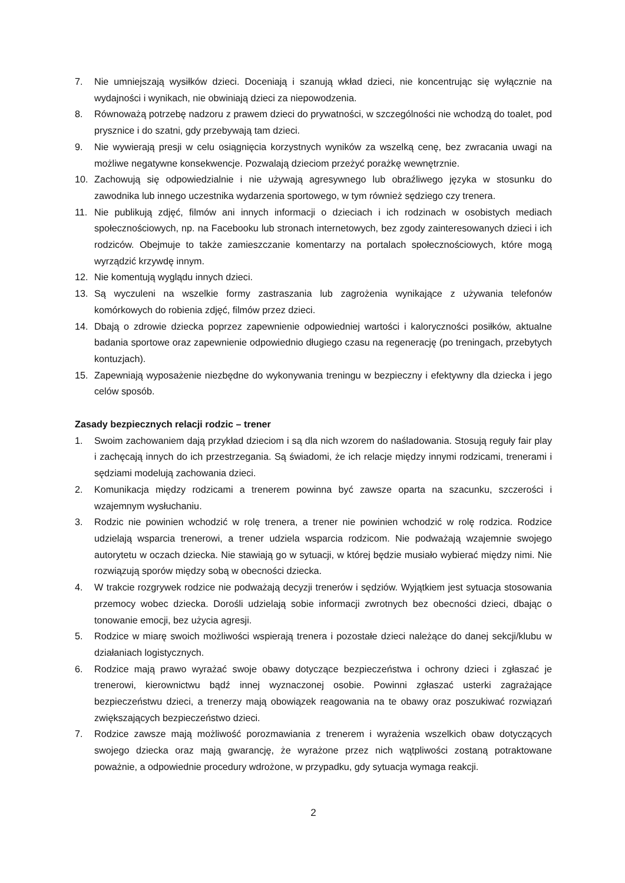7. Nie umniejszają wysiłków dzieci. Doceniają i szanują wkład dzieci, nie koncentrując się wyłącznie na wydajności i wynikach, nie obwiniają dzieci za niepowodzenia.
8. Równoważą potrzebę nadzoru z prawem dzieci do prywatności, w szczególności nie wchodzą do toalet, pod prysznice i do szatni, gdy przebywają tam dzieci.
9. Nie wywierają presji w celu osiągnięcia korzystnych wyników za wszelką cenę, bez zwracania uwagi na możliwe negatywne konsekwencje. Pozwalają dzieciom przeżyć porażkę wewnętrznie.
10. Zachowują się odpowiedzialnie i nie używają agresywnego lub obraźliwego języka w stosunku do zawodnika lub innego uczestnika wydarzenia sportowego, w tym również sędziego czy trenera.
11. Nie publikują zdjęć, filmów ani innych informacji o dzieciach i ich rodzinach w osobistych mediach społecznościowych, np. na Facebooku lub stronach internetowych, bez zgody zainteresowanych dzieci i ich rodziców. Obejmuje to także zamieszczanie komentarzy na portalach społecznościowych, które mogą wyrządzić krzywdę innym.
12. Nie komentują wyglądu innych dzieci.
13. Są wyczuleni na wszelkie formy zastraszania lub zagrożenia wynikające z używania telefonów komórkowych do robienia zdjęć, filmów przez dzieci.
14. Dbają o zdrowie dziecka poprzez zapewnienie odpowiedniej wartości i kaloryczności posiłków, aktualne badania sportowe oraz zapewnienie odpowiednio długiego czasu na regenerację (po treningach, przebytych kontuzjach).
15. Zapewniają wyposażenie niezbędne do wykonywania treningu w bezpieczny i efektywny dla dziecka i jego celów sposób.
Zasady bezpiecznych relacji rodzic – trener
1. Swoim zachowaniem dają przykład dzieciom i są dla nich wzorem do naśladowania. Stosują reguły fair play i zachęcają innych do ich przestrzegania. Są świadomi, że ich relacje między innymi rodzicami, trenerami i sędziami modelują zachowania dzieci.
2. Komunikacja między rodzicami a trenerem powinna być zawsze oparta na szacunku, szczerości i wzajemnym wysłuchaniu.
3. Rodzic nie powinien wchodzić w rolę trenera, a trener nie powinien wchodzić w rolę rodzica. Rodzice udzielają wsparcia trenerowi, a trener udziela wsparcia rodzicom. Nie podważają wzajemnie swojego autorytetu w oczach dziecka. Nie stawiają go w sytuacji, w której będzie musiało wybierać między nimi. Nie rozwiązują sporów między sobą w obecności dziecka.
4. W trakcie rozgrywek rodzice nie podważają decyzji trenerów i sędziów. Wyjątkiem jest sytuacja stosowania przemocy wobec dziecka. Dorośli udzielają sobie informacji zwrotnych bez obecności dzieci, dbając o tonowanie emocji, bez użycia agresji.
5. Rodzice w miarę swoich możliwości wspierają trenera i pozostałe dzieci należące do danej sekcji/klubu w działaniach logistycznych.
6. Rodzice mają prawo wyrażać swoje obawy dotyczące bezpieczeństwa i ochrony dzieci i zgłaszać je trenerowi, kierownictwu bądź innej wyznaczonej osobie. Powinni zgłaszać usterki zagrażające bezpieczeństwu dzieci, a trenerzy mają obowiązek reagowania na te obawy oraz poszukiwać rozwiązań zwiększających bezpieczeństwo dzieci.
7. Rodzice zawsze mają możliwość porozmawiania z trenerem i wyrażenia wszelkich obaw dotyczących swojego dziecka oraz mają gwarancję, że wyrażone przez nich wątpliwości zostaną potraktowane poważnie, a odpowiednie procedury wdrożone, w przypadku, gdy sytuacja wymaga reakcji.
2